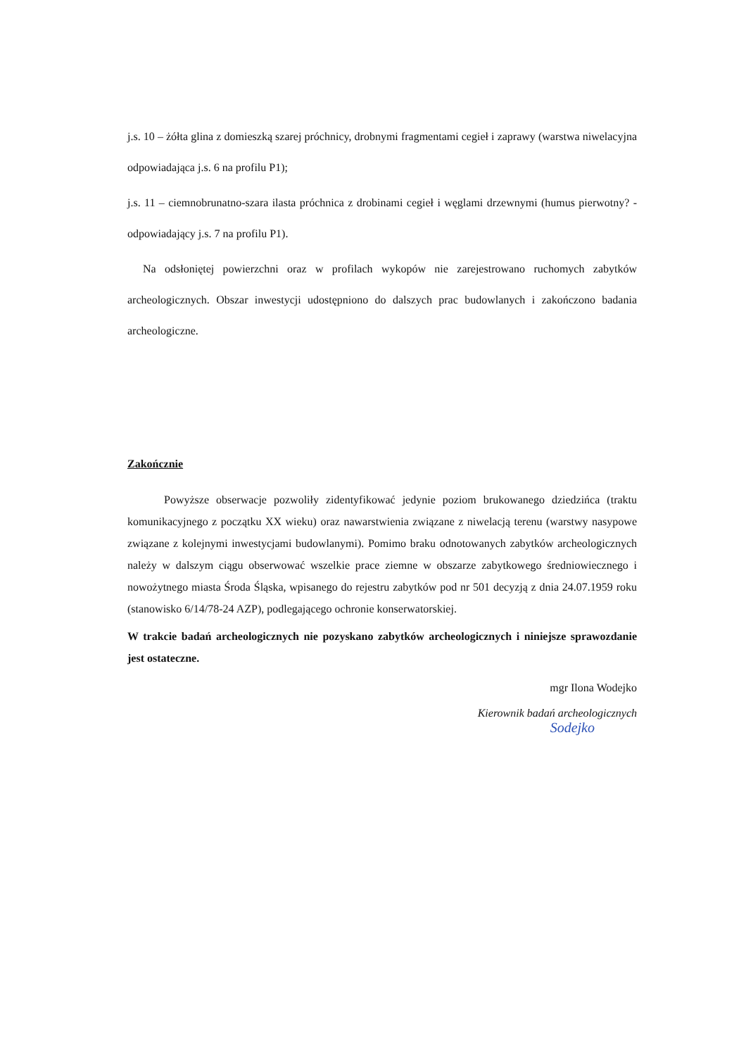j.s. 10 – żółta glina z domieszką szarej próchnicy, drobnymi fragmentami cegieł i zaprawy (warstwa niwelacyjna odpowiadająca j.s. 6 na profilu P1);
j.s. 11 – ciemnobrunatno-szara ilasta próchnica z drobinami cegieł i węglami drzewnymi (humus pierwotny? -odpowiadający j.s. 7 na profilu P1).
Na odsłoniętej powierzchni oraz w profilach wykopów nie zarejestrowano ruchomych zabytków archeologicznych. Obszar inwestycji udostępniono do dalszych prac budowlanych i zakończono badania archeologiczne.
Zakończnie
Powyższe obserwacje pozwoliły zidentyfikować jedynie poziom brukowanego dziedzińca (traktu komunikacyjnego z początku XX wieku) oraz nawarstwienia związane z niwelacją terenu (warstwy nasypowe związane z kolejnymi inwestycjami budowlanymi). Pomimo braku odnotowanych zabytków archeologicznych należy w dalszym ciągu obserwować wszelkie prace ziemne w obszarze zabytkowego średniowiecznego i nowożytnego miasta Środa Śląska, wpisanego do rejestru zabytków pod nr 501 decyzją z dnia 24.07.1959 roku (stanowisko 6/14/78-24 AZP), podlegającego ochronie konserwatorskiej.
W trakcie badań archeologicznych nie pozyskano zabytków archeologicznych i niniejsze sprawozdanie jest ostateczne.
mgr Ilona Wodejko
Kierownik badań archeologicznych
Sodejko